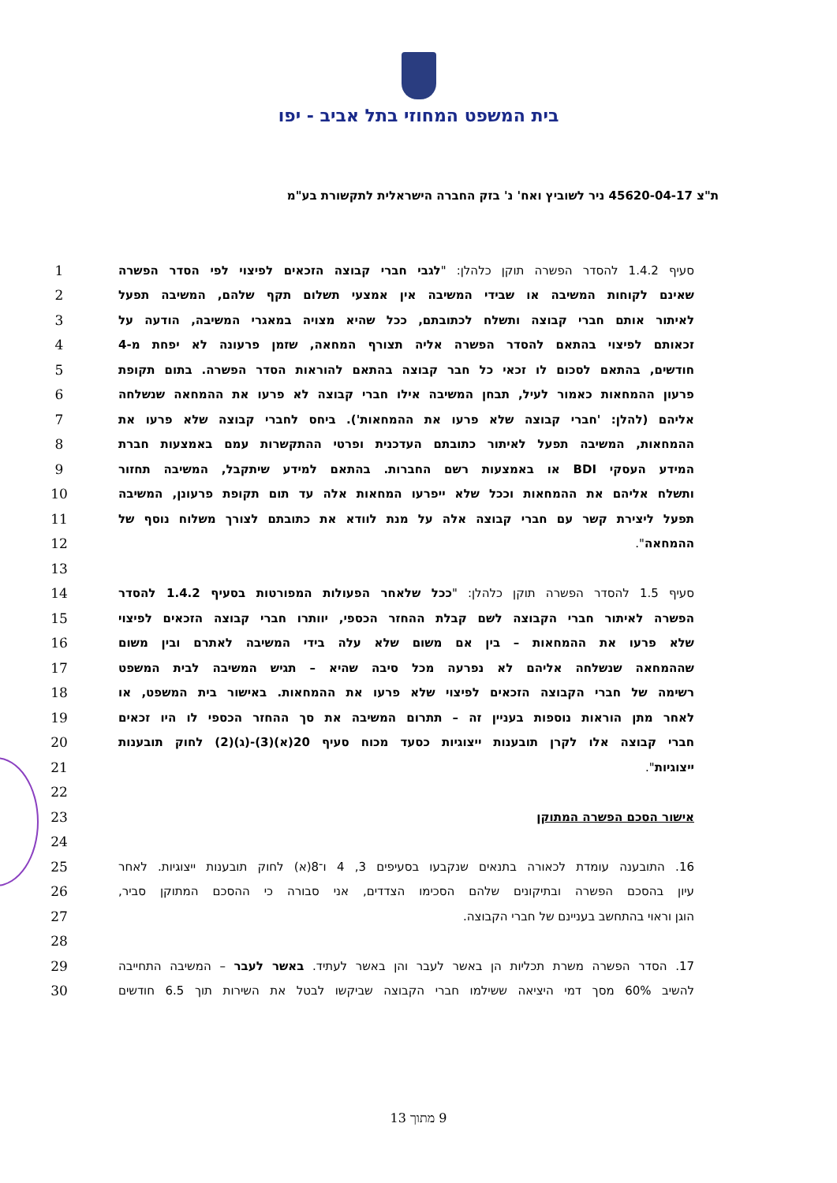בית המשפט המחוזי בתל אביב - יפו
ת"צ 45620-04-17 ניר לשוביץ ואח' נ' בזק החברה הישראלית לתקשורת בע"מ
| 1 | סעיף 1.4.2 להסדר הפשרה תוקן כלהלן: " לגבי חברי קבוצה הזכאים לפיצוי לפי הסדר הפשרה | |
| 2 | שאינם לקוחות המשיבה או שבידי המשיבה אין אמצעי תשלום תקף שלהם, המשיבה תפעל | |
| 3 | לאיתור אותם חברי קבוצה ותשלח לכתובתם, ככל שהיא מצויה במאגרי המשיבה, הודעה על | |
| 4 | זכאותם לפיצוי בהתאם להסדר הפשרה אליה תצורף המחאה, שזמן פרעונה לא יפחת מ-4 | |
| 5 | חודשים, בהתאם לסכום לו זכאי כל חבר קבוצה בהתאם להוראות הסדר הפשרה. בתום תקופת | |
| 6 | פרעון ההמחאות כאמור לעיל, תבחן המשיבה אילו חברי קבוצה לא פרעו את ההמחאה שנשלחה | |
| 7 | אליהם (להלן: 'חברי קבוצה שלא פרעו את ההמחאות'). ביחס לחברי קבוצה שלא פרעו את | |
| 8 | ההמחאות, המשיבה תפעל לאיתור כתובתם העדכנית ופרטי ההתקשרות עמם באמצעות חברת | |
| 9 | המידע העסקי BDI או באמצעות רשם החברות. בהתאם למידע שיתקבל, המשיבה תחזור | |
| 10 | ותשלח אליהם את ההמחאות וככל שלא ייפרעו המחאות אלה עד תום תקופת פרעונן, המשיבה | |
| 11 | תפעל ליצירת קשר עם חברי קבוצה אלה על מנת לוודא את כתובתם לצורך משלוח נוסף של | |
| 12 | ההמחאה ". | |
| 13 | | |
| 14 | סעיף 1.5 להסדר הפשרה תוקן כלהלן: " ככל שלאחר הפעולות המפורטות בסעיף 1.4.2 להסדר | |
| 15 | הפשרה לאיתור חברי הקבוצה לשם קבלת ההחזר הכספי, יוותרו חברי קבוצה הזכאים לפיצוי | |
| 16 | שלא פרעו את ההמחאות – בין אם משום שלא עלה בידי המשיבה לאתרם ובין משום | |
| 17 | שההמחאה שנשלחה אליהם לא נפרעה מכל סיבה שהיא – תגיש המשיבה לבית המשפט | |
| 18 | רשימה של חברי הקבוצה הזכאים לפיצוי שלא פרעו את ההמחאות. באישור בית המשפט, או | |
| 19 | לאחר מתן הוראות נוספות בעניין זה – תתרום המשיבה את סך ההחזר הכספי לו היו זכאים | |
| 20 | חברי קבוצה אלו לקרן תובענות ייצוגיות כסעד מכוח סעיף 20(א)(3)-(ג)(2) לחוק תובענות | |
| 21 | ייצוגיות ". | |
| 22 | | |
| 23 | אישור הסכם הפשרה המתוקן | |
| 24 | | |
| 25 | 16. התובענה עומדת לכאורה בתנאים שנקבעו בסעיפים 3, 4 ו־8(א) לחוק תובענות ייצוגיות. לאחר | |
| 26 | עיון בהסכם הפשרה ובתיקונים שלהם הסכימו הצדדים, אני סבורה כי ההסכם המתוקן סביר, | |
| 27 | הוגן וראוי בהתחשב בעניינם של חברי הקבוצה. | |
| 28 | | |
| 29 | 17. הסדר הפשרה משרת תכליות הן באשר לעבר והן באשר לעתיד. באשר לעבר – המשיבה התחייבה | |
| 30 | להשיב 60% מסך דמי היציאה ששילמו חברי הקבוצה שביקשו לבטל את השירות תוך 6.5 חודשים | |
9 מתוך 13